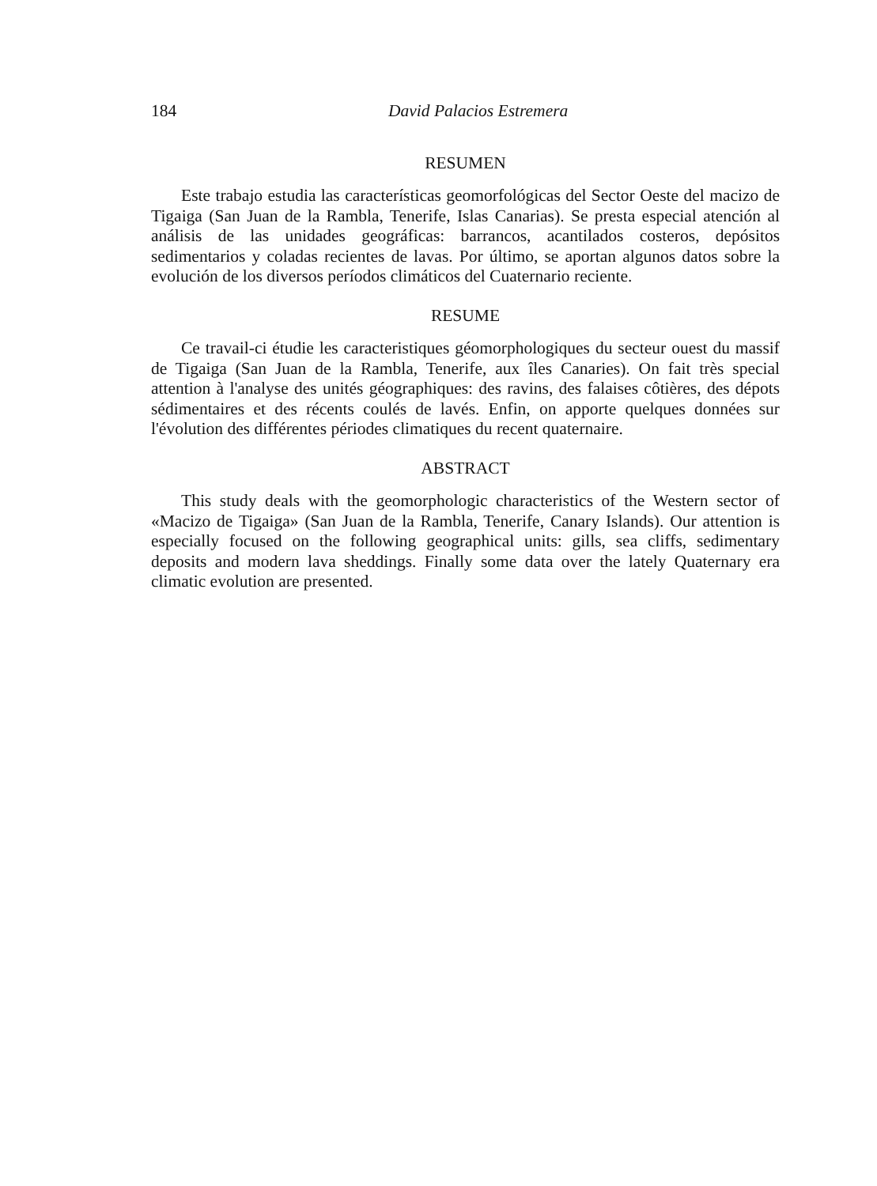184 David Palacios Estremera
RESUMEN
Este trabajo estudia las características geomorfológicas del Sector Oeste del macizo de Tigaiga (San Juan de la Rambla, Tenerife, Islas Canarias). Se presta especial atención al análisis de las unidades geográficas: barrancos, acantilados costeros, depósitos sedimentarios y coladas recientes de lavas. Por último, se aportan algunos datos sobre la evolución de los diversos períodos climáticos del Cuaternario reciente.
RESUME
Ce travail-ci étudie les caracteristiques géomorphologiques du secteur ouest du massif de Tigaiga (San Juan de la Rambla, Tenerife, aux îles Canaries). On fait très special attention à l'analyse des unités géographiques: des ravins, des falaises côtières, des dépots sédimentaires et des récents coulés de lavés. Enfin, on apporte quelques données sur l'évolution des différentes périodes climatiques du recent quaternaire.
ABSTRACT
This study deals with the geomorphologic characteristics of the Western sector of «Macizo de Tigaiga» (San Juan de la Rambla, Tenerife, Canary Islands). Our attention is especially focused on the following geographical units: gills, sea cliffs, sedimentary deposits and modern lava sheddings. Finally some data over the lately Quaternary era climatic evolution are presented.